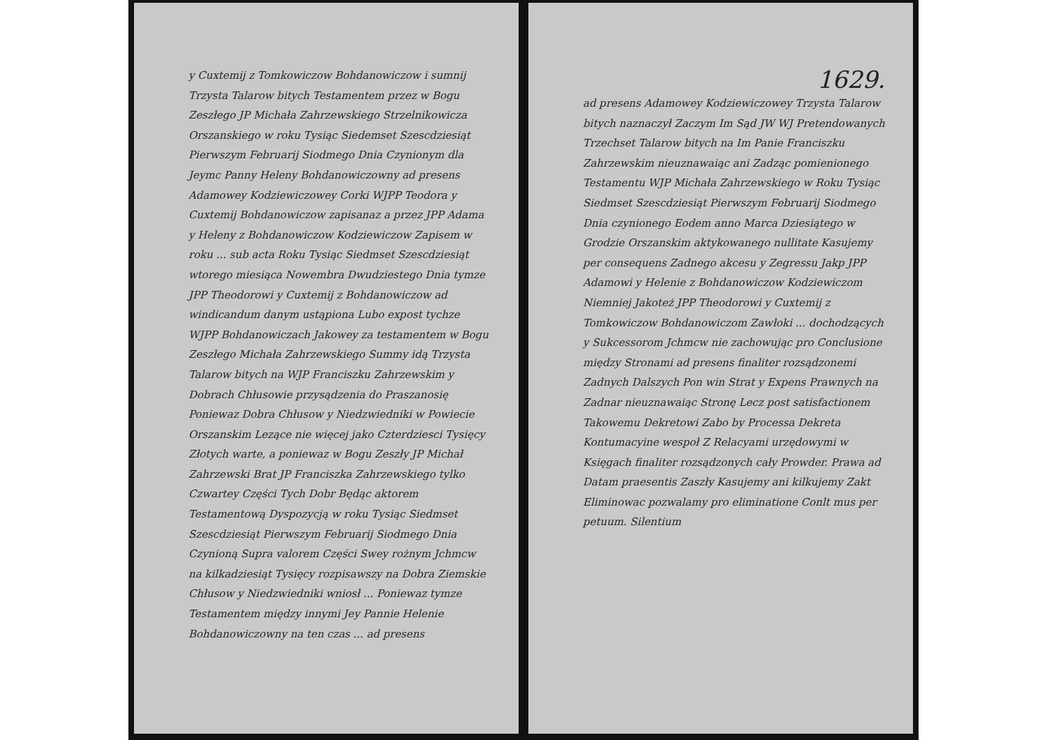y Cuxtemij z Tomkowiczow Bohdanowiczow i sumnij Trzysta Talarow bitych Testamentem przez w Bogu Zeszłego JP Michała Zahrzewskiego Strzelnikowicza Orszanskiego w roku Tysiąc Siedemset Szescdziesiąt Pierwszym Februarij Siodmego Dnia Czynionym dla Jeymc Panny Heleny Bohdanowiczowny ad presens Adamowey Kodziewiczowey Corki WJPP Teodora y Cuxtemij Bohdanowiczow zapisanaz a przez JPP Adama y Heleny z Bohdanowiczow Kodziewiczow Zapisem w roku ... sub acta Roku Tysiąc Siedmset Szescdziesiąt wtorego miesiąca Nowembra Dwudziestego Dnia tymze JPP Theodorowi y Cuxtemij z Bohdanowiczow ad windicandum danym ustąpiona Lubo expost tychze WJPP Bohdanowiczach Jakowey za testamentem w Bogu Zeszłego Michała Zahrzewskiego Summy idą Trzysta Talarow bitych na WJP Franciszku Zahrzewskim y Dobrach Chłusowie przysądzenia do Praszanosię Poniewaz Dobra Chłusow y Niedzwiedniki w Powiecie Orszanskim Lezące nie więcej jako Czterdziesci Tysięcy Złotych warte, a poniewaz w Bogu Zeszły JP Michał Zahrzewski Brat JP Franciszka Zahrzewskiego tylko Czwartey Części Tych Dobr Będąc aktorem Testamentową Dyspozycją w roku Tysiąc Siedmset Szescdziesiąt Pierwszym Februarij Siodmego Dnia Czynioną Supra valorem Części Swey rożnym Jchmcw na kilkadziesiąt Tysięcy rozpisawszy na Dobra Ziemskie Chłusow y Niedzwiedniki wniosł ... Poniewaz tymze Testamentem między innymi Jey Pannie Helenie Bohdanowiczowny na ten czas ... ad presens
1629.
ad presens Adamowey Kodziewiczowey Trzysta Talarow bitych naznaczył Zaczym Im Sąd JW WJ Pretendowanych Trzechset Talarow bitych na Im Panie Franciszku Zahrzewskim nieuznawaiąc ani Zadząc pomienionego Testamentu WJP Michała Zahrzewskiego w Roku Tysiąc Siedmset Szescdziesiąt Pierwszym Februarij Siodmego Dnia czynionego Eodem anno Marca Dziesiątego w Grodzie Orszanskim aktykowanego nullitate Kasujemy per consequens Zadnego akcesu y Zegressu Jakp JPP Adamowi y Helenie z Bohdanowiczow Kodziewiczom Niemniej Jakoteż JPP Theodorowi y Cuxtemij z Tomkowiczow Bohdanowiczom Zawłoki ... dochodzących y Sukcessorom Jchmcw nie zachowując pro Conclusione między Stronami ad presens finaliter rozsądzonemi Zadnych Dalszych Pon win Strat y Expens Prawnych na Zadnar nieuznawaiąc Stronę Lecz post satisfactionem Takowemu Dekretowi Zabo by Processa Dekreta Kontumacyine wespoł Z Relacyami urzędowymi w Księgach finaliter rozsądzonych cały Prowder. Prawa ad Datam praesentis Zaszły Kasujemy ani kilkujemy Zakt Eliminowac pozwalamy pro eliminatione Conlt mus per petuum. Silentium